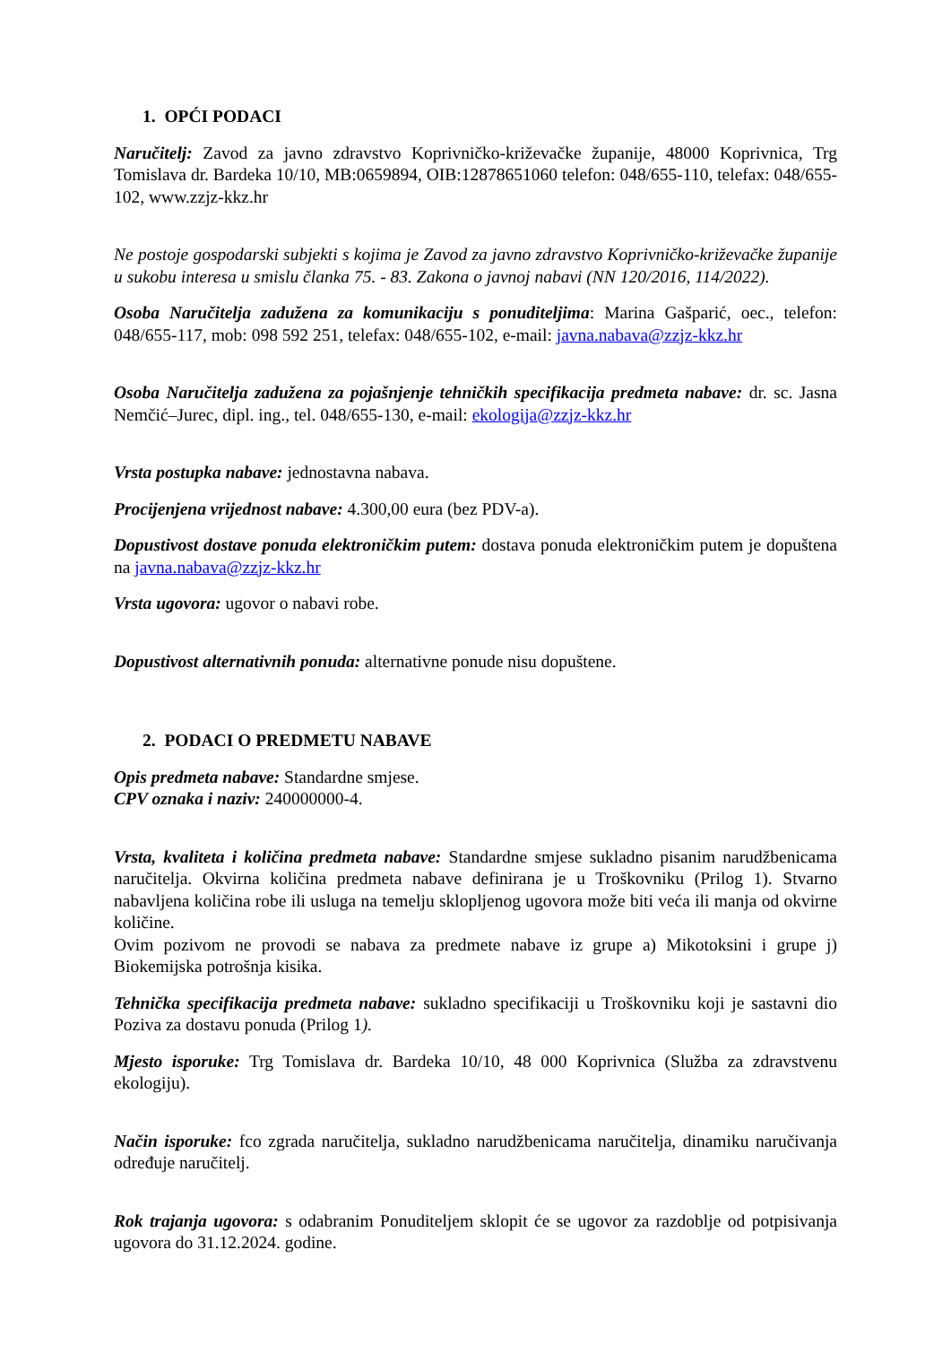1. OPĆI PODACI
Naručitelj: Zavod za javno zdravstvo Koprivničko-križevačke županije, 48000 Koprivnica, Trg Tomislava dr. Bardeka 10/10, MB:0659894, OIB:12878651060 telefon: 048/655-110, telefax: 048/655-102, www.zzjz-kkz.hr
Ne postoje gospodarski subjekti s kojima je Zavod za javno zdravstvo Koprivničko-križevačke županije u sukobu interesa u smislu članka 75. - 83. Zakona o javnoj nabavi (NN 120/2016, 114/2022).
Osoba Naručitelja zadužena za komunikaciju s ponuditeljima: Marina Gašparić, oec., telefon: 048/655-117, mob: 098 592 251, telefax: 048/655-102, e-mail: javna.nabava@zzjz-kkz.hr
Osoba Naručitelja zadužena za pojašnjenje tehničkih specifikacija predmeta nabave: dr. sc. Jasna Nemčić–Jurec, dipl. ing., tel. 048/655-130, e-mail: ekologija@zzjz-kkz.hr
Vrsta postupka nabave: jednostavna nabava.
Procijenjena vrijednost nabave: 4.300,00 eura (bez PDV-a).
Dopustivost dostave ponuda elektroničkim putem: dostava ponuda elektroničkim putem je dopuštena na javna.nabava@zzjz-kkz.hr
Vrsta ugovora: ugovor o nabavi robe.
Dopustivost alternativnih ponuda: alternativne ponude nisu dopuštene.
2. PODACI O PREDMETU NABAVE
Opis predmeta nabave: Standardne smjese.
CPV oznaka i naziv: 240000000-4.
Vrsta, kvaliteta i količina predmeta nabave: Standardne smjese sukladno pisanim narudžbenicama naručitelja. Okvirna količina predmeta nabave definirana je u Troškovniku (Prilog 1). Stvarno nabavljena količina robe ili usluga na temelju sklopljenog ugovora može biti veća ili manja od okvirne količine.
Ovim pozivom ne provodi se nabava za predmete nabave iz grupe a) Mikotoksini i grupe j) Biokemijska potrošnja kisika.
Tehnička specifikacija predmeta nabave: sukladno specifikaciji u Troškovniku koji je sastavni dio Poziva za dostavu ponuda (Prilog 1).
Mjesto isporuke: Trg Tomislava dr. Bardeka 10/10, 48 000 Koprivnica (Služba za zdravstvenu ekologiju).
Način isporuke: fco zgrada naručitelja, sukladno narudžbenicama naručitelja, dinamiku naručivanja određuje naručitelj.
Rok trajanja ugovora: s odabranim Ponuditeljem sklopit će se ugovor za razdoblje od potpisivanja ugovora do 31.12.2024. godine.